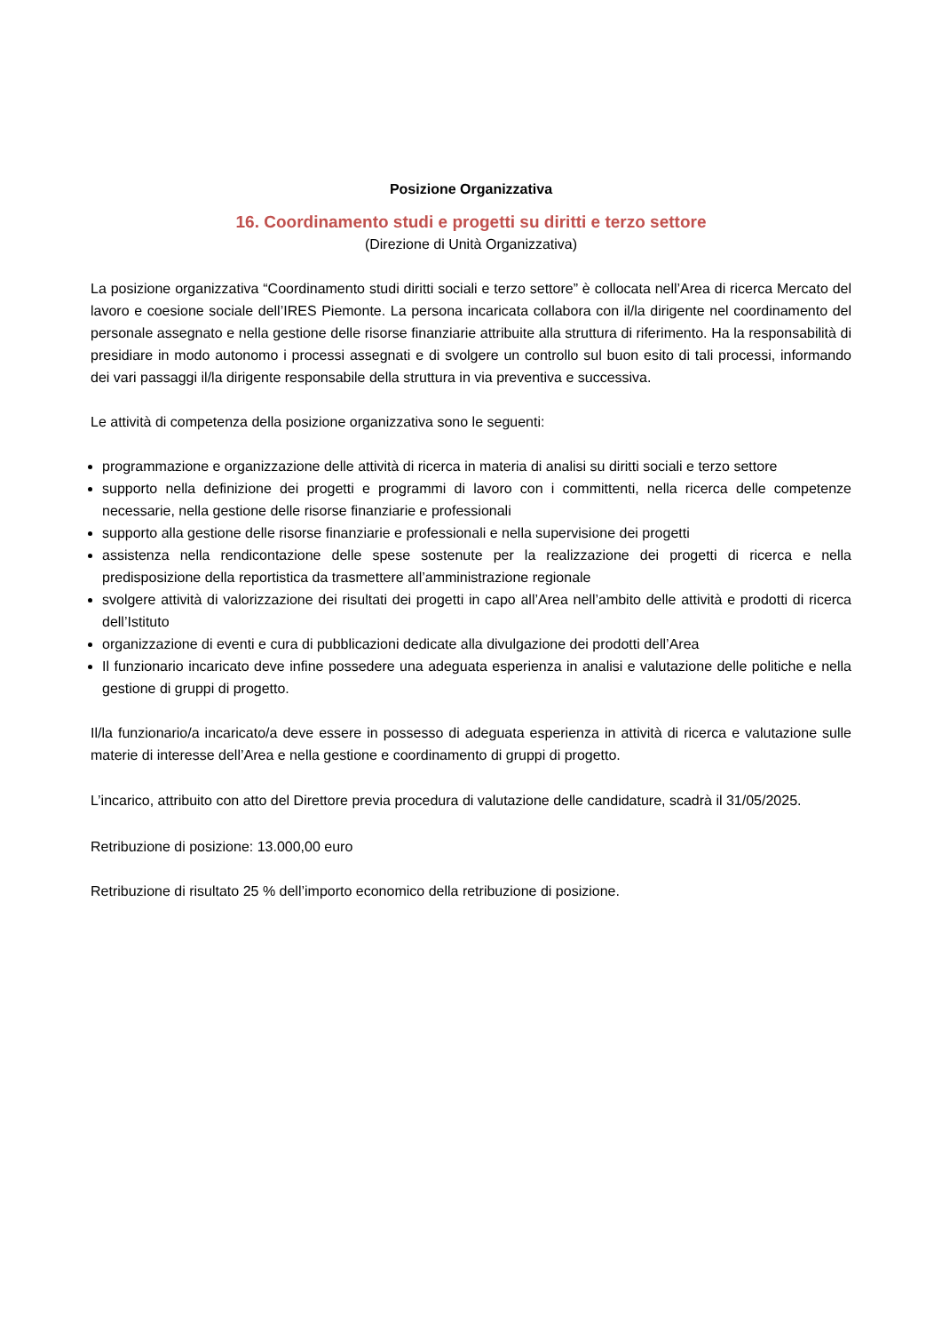Posizione Organizzativa
16. Coordinamento studi e progetti su diritti e terzo settore
(Direzione di Unità Organizzativa)
La posizione organizzativa “Coordinamento studi diritti sociali e terzo settore” è collocata nell’Area di ricerca Mercato del lavoro e coesione sociale dell’IRES Piemonte. La persona incaricata collabora con il/la dirigente nel coordinamento del personale assegnato e nella gestione delle risorse finanziarie attribuite alla struttura di riferimento. Ha la responsabilità di presidiare in modo autonomo i processi assegnati e di svolgere un controllo sul buon esito di tali processi, informando dei vari passaggi il/la dirigente responsabile della struttura in via preventiva e successiva.
Le attività di competenza della posizione organizzativa sono le seguenti:
programmazione e organizzazione delle attività di ricerca in materia di analisi su diritti sociali e terzo settore
supporto nella definizione dei progetti e programmi di lavoro con i committenti, nella ricerca delle competenze necessarie, nella gestione delle risorse finanziarie e professionali
supporto alla gestione delle risorse finanziarie e professionali e nella supervisione dei progetti
assistenza nella rendicontazione delle spese sostenute per la realizzazione dei progetti di ricerca e nella predisposizione della reportistica da trasmettere all’amministrazione regionale
svolgere attività di valorizzazione dei risultati dei progetti in capo all’Area nell’ambito delle attività e prodotti di ricerca dell’Istituto
organizzazione di eventi e cura di pubblicazioni dedicate alla divulgazione dei prodotti dell’Area
Il funzionario incaricato deve infine possedere una adeguata esperienza in analisi e valutazione delle politiche e nella gestione di gruppi di progetto.
Il/la funzionario/a incaricato/a deve essere in possesso di adeguata esperienza in attività di ricerca e valutazione sulle materie di interesse dell’Area e nella gestione e coordinamento di gruppi di progetto.
L’incarico, attribuito con atto del Direttore previa procedura di valutazione delle candidature, scadrà il 31/05/2025.
Retribuzione di posizione: 13.000,00 euro
Retribuzione di risultato 25 % dell’importo economico della retribuzione di posizione.